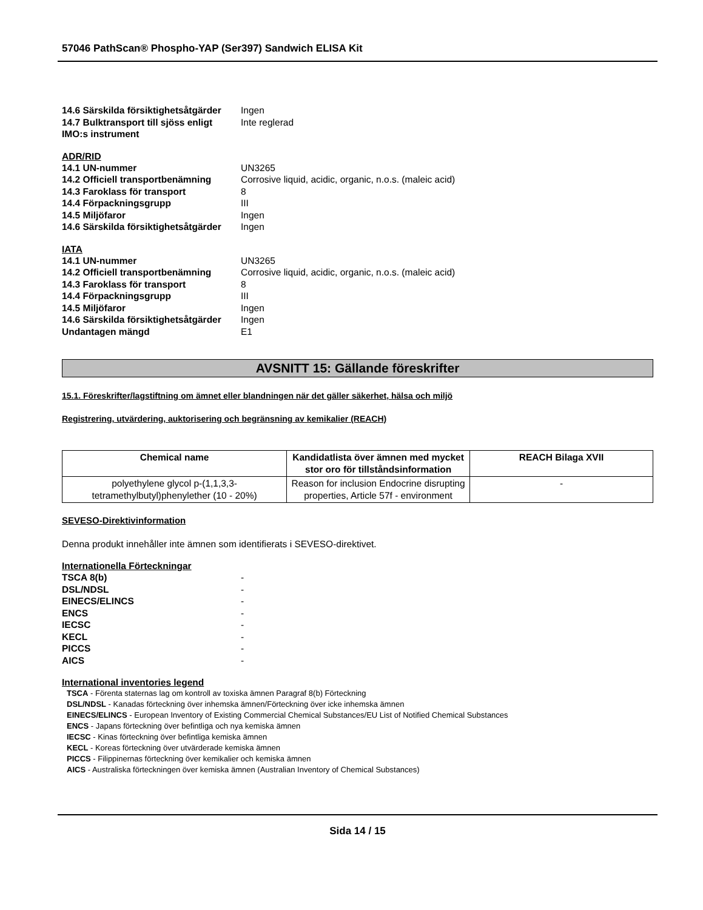57046 PathScan® Phospho-YAP (Ser397) Sandwich ELISA Kit
14.6 Särskilda försiktighetsåtgärder Ingen
14.7 Bulktransport till sjöss enligt IMO:s instrument Inte reglerad
ADR/RID
14.1 UN-nummer UN3265
14.2 Officiell transportbenämning Corrosive liquid, acidic, organic, n.o.s. (maleic acid)
14.3 Faroklass för transport 8
14.4 Förpackningsgrupp III
14.5 Miljöfaror Ingen
14.6 Särskilda försiktighetsåtgärder Ingen
IATA
14.1 UN-nummer UN3265
14.2 Officiell transportbenämning Corrosive liquid, acidic, organic, n.o.s. (maleic acid)
14.3 Faroklass för transport 8
14.4 Förpackningsgrupp III
14.5 Miljöfaror Ingen
14.6 Särskilda försiktighetsåtgärder Ingen
Undantagen mängd E1
AVSNITT 15: Gällande föreskrifter
15.1. Föreskrifter/lagstiftning om ämnet eller blandningen när det gäller säkerhet, hälsa och miljö
Registrering, utvärdering, auktorisering och begränsning av kemikalier (REACH)
| Chemical name | Kandidatlista över ämnen med mycket stor oro för tillståndsinformation | REACH Bilaga XVII |
| --- | --- | --- |
| polyethylene glycol p-(1,1,3,3-tetramethylbutyl)phenylether (10 - 20%) | Reason for inclusion Endocrine disrupting properties, Article 57f - environment | - |
SEVESO-Direktivinformation
Denna produkt innehåller inte ämnen som identifierats i SEVESO-direktivet.
Internationella Förteckningar
TSCA 8(b) -
DSL/NDSL -
EINECS/ELINCS -
ENCS -
IECSC -
KECL -
PICCS -
AICS -
International inventories legend
TSCA - Förenta staternas lag om kontroll av toxiska ämnen Paragraf 8(b) Förteckning
DSL/NDSL - Kanadas förteckning över inhemska ämnen/Förteckning över icke inhemska ämnen
EINECS/ELINCS - European Inventory of Existing Commercial Chemical Substances/EU List of Notified Chemical Substances
ENCS - Japans förteckning över befintliga och nya kemiska ämnen
IECSC - Kinas förteckning över befintliga kemiska ämnen
KECL - Koreas förteckning över utvärderade kemiska ämnen
PICCS - Filippinernas förteckning över kemikalier och kemiska ämnen
AICS - Australiska förteckningen över kemiska ämnen (Australian Inventory of Chemical Substances)
Sida 14 / 15